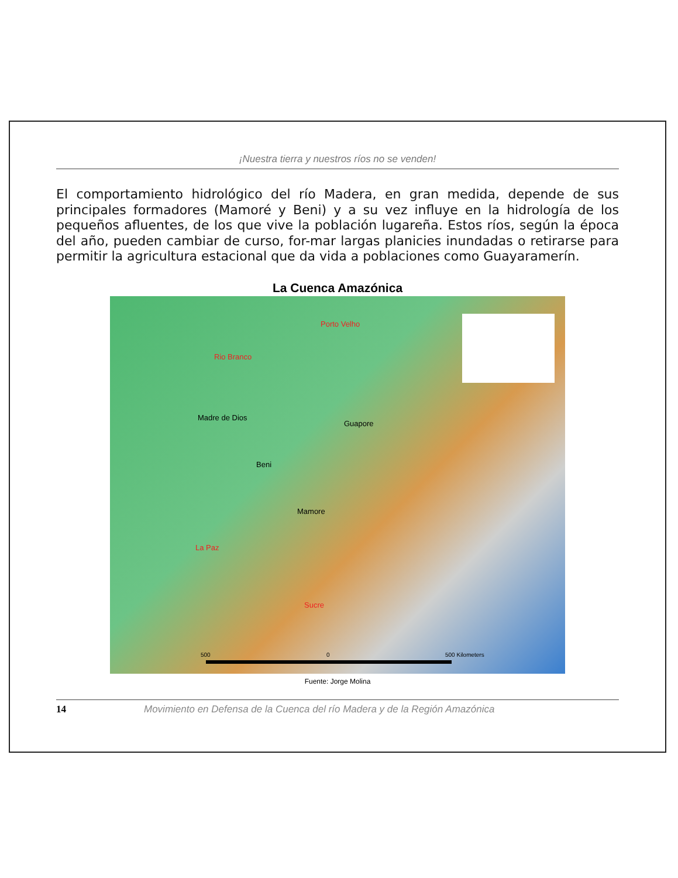¡Nuestra tierra y nuestros ríos no se venden!
El comportamiento hidrológico del río Madera, en gran medida, depende de sus principales formadores (Mamoré y Beni) y a su vez influye en la hidrología de los pequeños afluentes, de los que vive la población lugareña. Estos ríos, según la época del año, pueden cambiar de curso, for-mar largas planicies inundadas o retirarse para permitir la agricultura estacional que da vida a poblaciones como Guayaramerín.
La Cuenca Amazónica
Porto Velho
Rio Branco
Madre de Dios
Guapore
Beni
Mamore
La Paz
Sucre
500 0 500 Kilometers
Fuente: Jorge Molina
14 Movimiento en Defensa de la Cuenca del río Madera y de la Región Amazónica